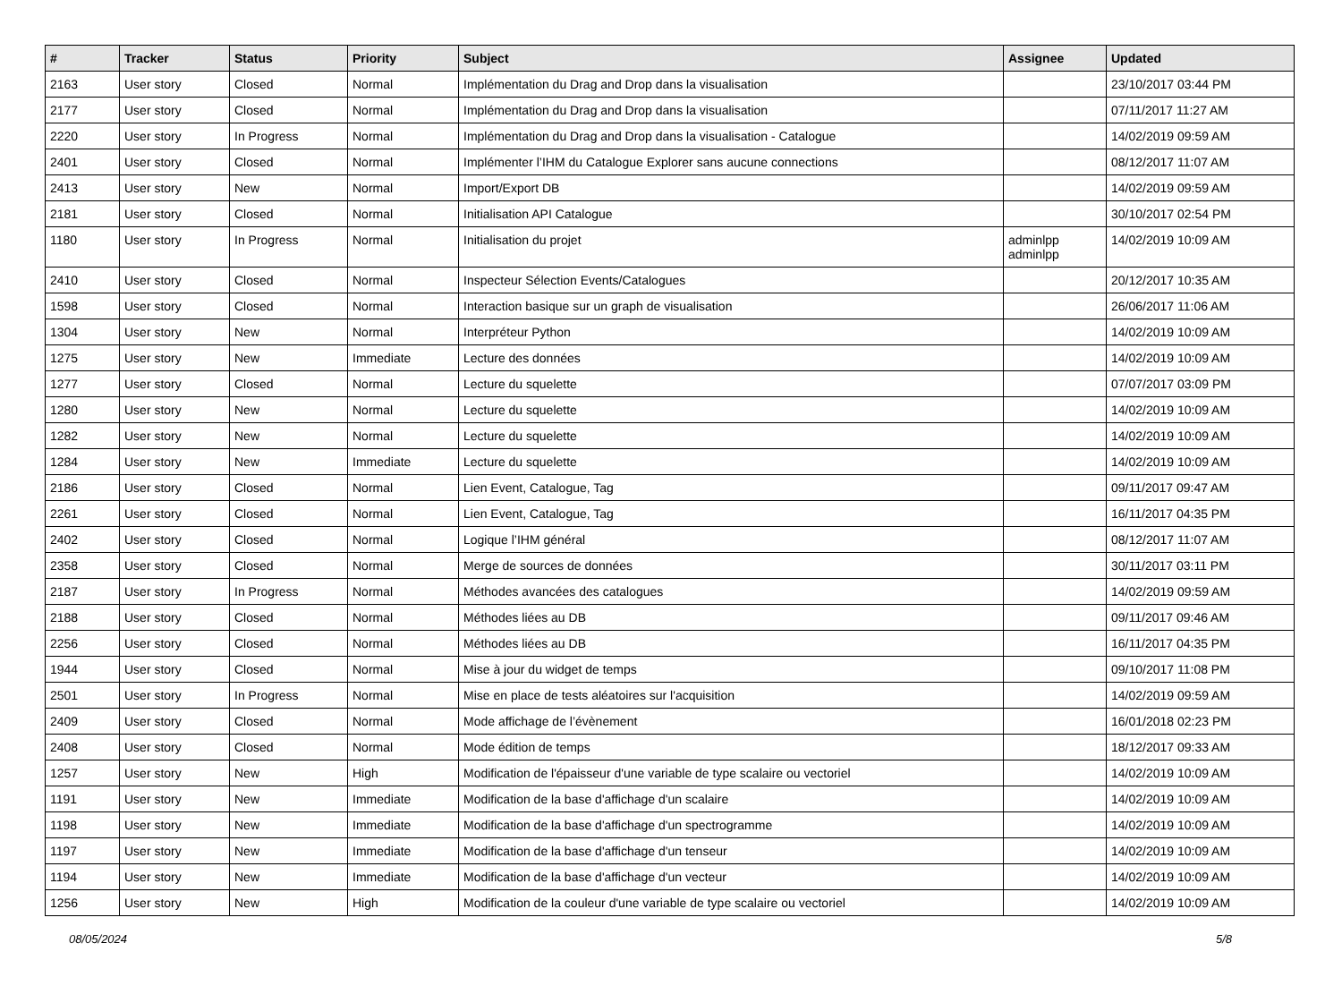| # | Tracker | Status | Priority | Subject | Assignee | Updated |
| --- | --- | --- | --- | --- | --- | --- |
| 2163 | User story | Closed | Normal | Implémentation du Drag and Drop dans la visualisation | | 23/10/2017 03:44 PM |
| 2177 | User story | Closed | Normal | Implémentation du Drag and Drop dans la visualisation | | 07/11/2017 11:27 AM |
| 2220 | User story | In Progress | Normal | Implémentation du Drag and Drop dans la visualisation - Catalogue | | 14/02/2019 09:59 AM |
| 2401 | User story | Closed | Normal | Implémenter l’IHM du Catalogue Explorer sans aucune connections | | 08/12/2017 11:07 AM |
| 2413 | User story | New | Normal | Import/Export DB | | 14/02/2019 09:59 AM |
| 2181 | User story | Closed | Normal | Initialisation API Catalogue | | 30/10/2017 02:54 PM |
| 1180 | User story | In Progress | Normal | Initialisation du projet | adminlpp adminlpp | 14/02/2019 10:09 AM |
| 2410 | User story | Closed | Normal | Inspecteur Sélection Events/Catalogues | | 20/12/2017 10:35 AM |
| 1598 | User story | Closed | Normal | Interaction basique sur un graph de visualisation | | 26/06/2017 11:06 AM |
| 1304 | User story | New | Normal | Interpréteur Python | | 14/02/2019 10:09 AM |
| 1275 | User story | New | Immediate | Lecture des données | | 14/02/2019 10:09 AM |
| 1277 | User story | Closed | Normal | Lecture du squelette | | 07/07/2017 03:09 PM |
| 1280 | User story | New | Normal | Lecture du squelette | | 14/02/2019 10:09 AM |
| 1282 | User story | New | Normal | Lecture du squelette | | 14/02/2019 10:09 AM |
| 1284 | User story | New | Immediate | Lecture du squelette | | 14/02/2019 10:09 AM |
| 2186 | User story | Closed | Normal | Lien Event, Catalogue, Tag | | 09/11/2017 09:47 AM |
| 2261 | User story | Closed | Normal | Lien Event, Catalogue, Tag | | 16/11/2017 04:35 PM |
| 2402 | User story | Closed | Normal | Logique l’IHM général | | 08/12/2017 11:07 AM |
| 2358 | User story | Closed | Normal | Merge de sources de données | | 30/11/2017 03:11 PM |
| 2187 | User story | In Progress | Normal | Méthodes avancées des catalogues | | 14/02/2019 09:59 AM |
| 2188 | User story | Closed | Normal | Méthodes liées au DB | | 09/11/2017 09:46 AM |
| 2256 | User story | Closed | Normal | Méthodes liées au DB | | 16/11/2017 04:35 PM |
| 1944 | User story | Closed | Normal | Mise à jour du widget de temps | | 09/10/2017 11:08 PM |
| 2501 | User story | In Progress | Normal | Mise en place de tests aléatoires sur l'acquisition | | 14/02/2019 09:59 AM |
| 2409 | User story | Closed | Normal | Mode affichage de l’évènement | | 16/01/2018 02:23 PM |
| 2408 | User story | Closed | Normal | Mode édition de temps | | 18/12/2017 09:33 AM |
| 1257 | User story | New | High | Modification de l'épaisseur d'une variable de type scalaire ou vectoriel | | 14/02/2019 10:09 AM |
| 1191 | User story | New | Immediate | Modification de la base d'affichage d'un scalaire | | 14/02/2019 10:09 AM |
| 1198 | User story | New | Immediate | Modification de la base d'affichage d'un spectrogramme | | 14/02/2019 10:09 AM |
| 1197 | User story | New | Immediate | Modification de la base d'affichage d'un tenseur | | 14/02/2019 10:09 AM |
| 1194 | User story | New | Immediate | Modification de la base d'affichage d'un vecteur | | 14/02/2019 10:09 AM |
| 1256 | User story | New | High | Modification de la couleur d'une variable de type scalaire ou vectoriel | | 14/02/2019 10:09 AM |
08/05/2024 5/8